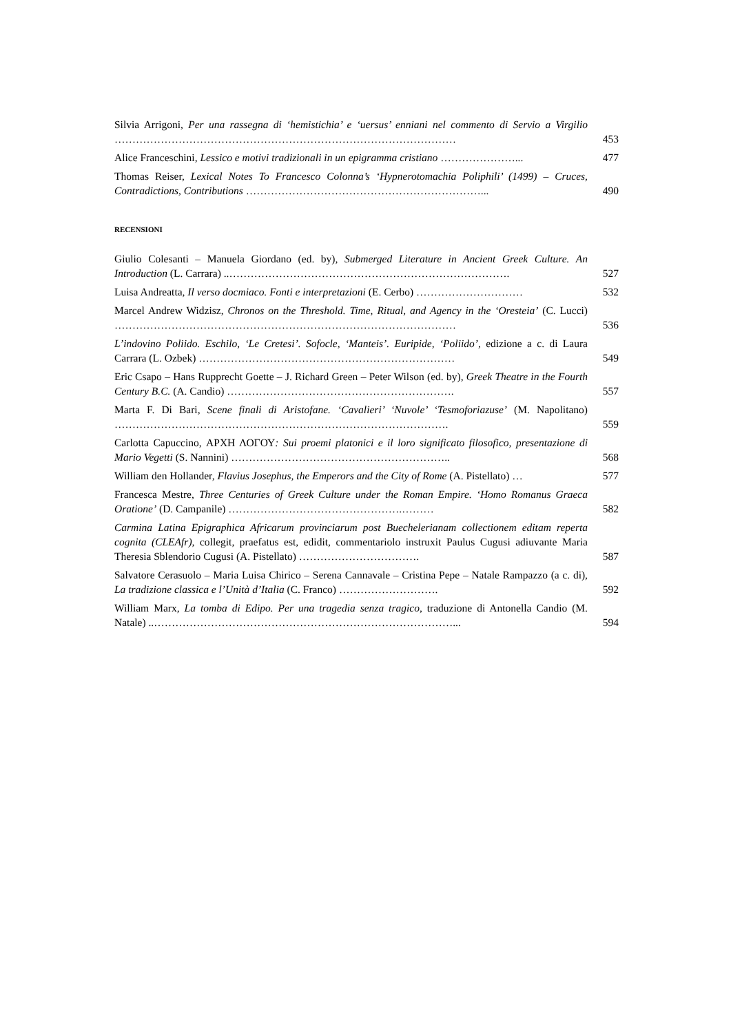Silvia Arrigoni, Per una rassegna di ‘hemistichia’ e ‘uersus’ enniani nel commento di Servio a Virgilio ……………………………………………………………………………………
453
Alice Franceschini, Lessico e motivi tradizionali in un epigramma cristiano …………………...
477
Thomas Reiser, Lexical Notes To Francesco Colonna’s ‘Hypnerotomachia Poliphili’ (1499) – Cruces, Contradictions, Contributions …………………………………………………………...
490
RECENSIONI
Giulio Colesanti – Manuela Giordano (ed. by), Submerged Literature in Ancient Greek Culture. An Introduction (L. Carrara) ..…………………………………………………………………….
527
Luisa Andreatta, Il verso docmiaco. Fonti e interpretazioni (E. Cerbo) …………………………
532
Marcel Andrew Widzisz, Chronos on the Threshold. Time, Ritual, and Agency in the ‘Oresteia’ (C. Lucci) ……………………………………………………………………………………
536
L’indovino Poliido. Eschilo, ‘Le Cretesi’. Sofocle, ‘Manteis’. Euripide, ‘Poliido’, edizione a c. di Laura Carrara (L. Ozbek) ………………………………………………………………
549
Eric Csapo – Hans Rupprecht Goette – J. Richard Green – Peter Wilson (ed. by), Greek Theatre in the Fourth Century B.C. (A. Candio) ……………………………………………………….
557
Marta F. Di Bari, Scene finali di Aristofane. ‘Cavalieri’ ‘Nuvole’ ‘Tesmoforiazuse’ (M. Napolitano) ………………………………………………………………………………….
559
Carlotta Capuccino, ΑΡΧΗ ΛΟΓΟΥ: Sui proemi platonici e il loro significato filosofico, presentazione di Mario Vegetti (S. Nannini) ……………………………………………………..
568
William den Hollander, Flavius Josephus, the Emperors and the City of Rome (A. Pistellato) …
577
Francesca Mestre, Three Centuries of Greek Culture under the Roman Empire. ‘Homo Romanus Graeca Oratione’ (D. Campanile) ………………………………………….………
582
Carmina Latina Epigraphica Africarum provinciarum post Buechelerianam collectionem editam reperta cognita (CLEAfr), collegit, praefatus est, edidit, commentariolo instruxit Paulus Cugusi adiuvante Maria Theresia Sblendorio Cugusi (A. Pistellato) …………………………….
587
Salvatore Cerasuolo – Maria Luisa Chirico – Serena Cannavale – Cristina Pepe – Natale Rampazzo (a c. di), La tradizione classica e l’Unità d’Italia (C. Franco) ……………………….
592
William Marx, La tomba di Edipo. Per una tragedia senza tragico, traduzione di Antonella Candio (M. Natale) ..…………………………………………………………………………...
594